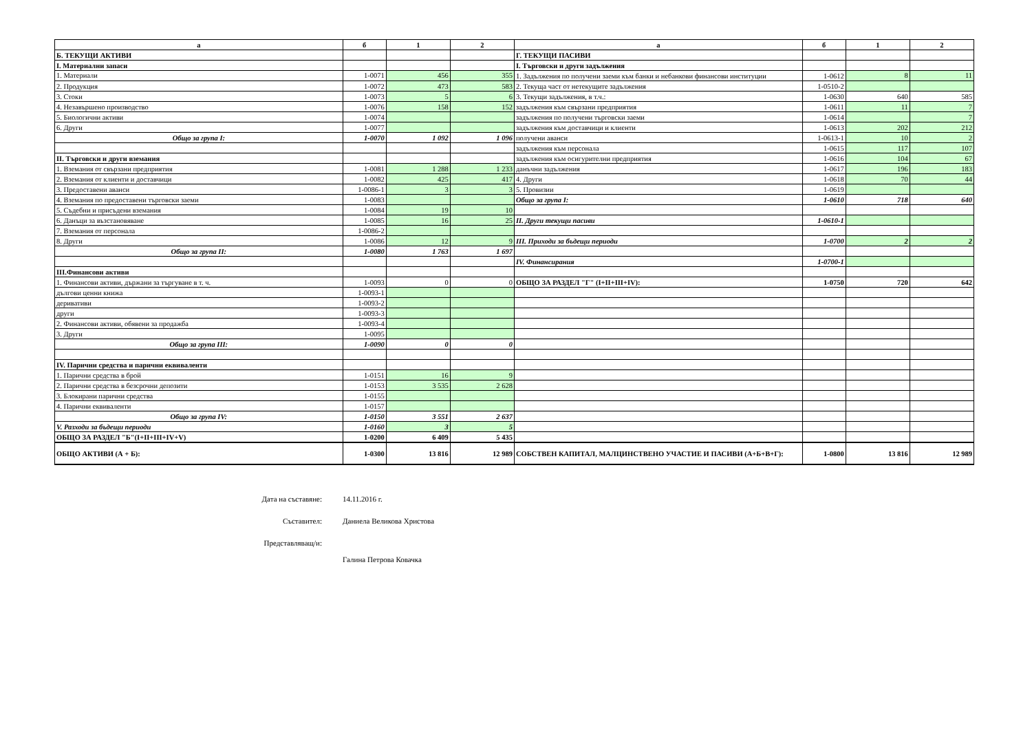| а | б | 1 | 2 | а | б | 1 | 2 |
| --- | --- | --- | --- | --- | --- | --- | --- |
| Б. ТЕКУЩИ АКТИВИ | | | | Г. ТЕКУЩИ ПАСИВИ | | | |
| I. Материални запаси | | | | I. Търговски и други задължения | | | |
| 1. Материали | 1-0071 | 456 | 355 | 1. Задължения по получени заеми към банки и небанкови финансови институции | 1-0612 | 8 | 11 |
| 2. Продукция | 1-0072 | 473 | 583 | 2. Текуща част от нетекущите задължения | 1-0510-2 | | |
| 3. Стоки | 1-0073 | 5 | 6 | 3. Текущи задължения, в т.ч.: | 1-0630 | 640 | 585 |
| 4. Незавършено производство | 1-0076 | 158 | 152 | задължения към свързани предприятия | 1-0611 | 11 | 7 |
| 5. Биологични активи | 1-0074 | | | задължения по получени търговски заеми | 1-0614 | | 7 |
| 6. Други | 1-0077 | | | задължения към доставчици и клиенти | 1-0613 | 202 | 212 |
| Общо за група I: | 1-0070 | 1 092 | 1 096 | получени аванси | 1-0613-1 | 10 | 2 |
| | | | | задължения към персонала | 1-0615 | 117 | 107 |
| II. Търговски и други вземания | | | | задължения към осигурителни предприятия | 1-0616 | 104 | 67 |
| 1. Вземания от свързани предприятия | 1-0081 | 1 288 | 1 233 | данъчни задължения | 1-0617 | 196 | 183 |
| 2. Вземания от клиенти и доставчици | 1-0082 | 425 | 417 | 4. Други | 1-0618 | 70 | 44 |
| 3. Предоставени аванси | 1-0086-1 | 3 | 3 | 5. Провизии | 1-0619 | | |
| 4. Вземания по предоставени търговски заеми | 1-0083 | | | Общо за група I: | 1-0610 | 718 | 640 |
| 5. Съдебни и присъдени вземания | 1-0084 | 19 | 10 | | | | |
| 6. Данъци за възстановяване | 1-0085 | 16 | 25 | II. Други текущи пасиви | 1-0610-1 | | |
| 7. Вземания от персонала | 1-0086-2 | | | | | | |
| 8. Други | 1-0086 | 12 | 9 | III. Приходи за бъдещи периоди | 1-0700 | 2 | 2 |
| Общо за група II: | 1-0080 | 1 763 | 1 697 | | | | |
| | | | | IV. Финансирания | 1-0700-1 | | |
| III.Финансови активи | | | | | | | |
| 1. Финансови активи, държани за търгуване в т. ч. | 1-0093 | 0 | 0 | ОБЩО ЗА РАЗДЕЛ "Г" (I+II+III+IV): | 1-0750 | 720 | 642 |
| дългови ценни книжа | 1-0093-1 | | | | | | |
| деривативи | 1-0093-2 | | | | | | |
| други | 1-0093-3 | | | | | | |
| 2. Финансови активи, обявени за продажба | 1-0093-4 | | | | | | |
| 3. Други | 1-0095 | | | | | | |
| Общо за група III: | 1-0090 | 0 | 0 | | | | |
| IV. Парични средства и парични еквиваленти | | | | | | | |
| 1. Парични средства в брой | 1-0151 | 16 | 9 | | | | |
| 2. Парични средства в безсрочни депозити | 1-0153 | 3 535 | 2 628 | | | | |
| 3. Блокирани парични средства | 1-0155 | | | | | | |
| 4. Парични еквиваленти | 1-0157 | | | | | | |
| Общо за група IV: | 1-0150 | 3 551 | 2 637 | | | | |
| V. Разходи за бъдещи периоди | 1-0160 | 3 | 5 | | | | |
| ОБЩО ЗА РАЗДЕЛ "Б"(I+II+III+IV+V) | 1-0200 | 6 409 | 5 435 | | | | |
| ОБЩО АКТИВИ (А + Б): | 1-0300 | 13 816 | 12 989 | СОБСТВЕН КАПИТАЛ, МАЛЦИНСТВЕНО УЧАСТИЕ И ПАСИВИ (А+Б+В+Г): | 1-0800 | 13 816 | 12 989 |
Дата на съставяне: 14.11.2016 г.
Съставител: Даниела Великова Христова
Представляващ/и:
Галина Петрова Ковачка